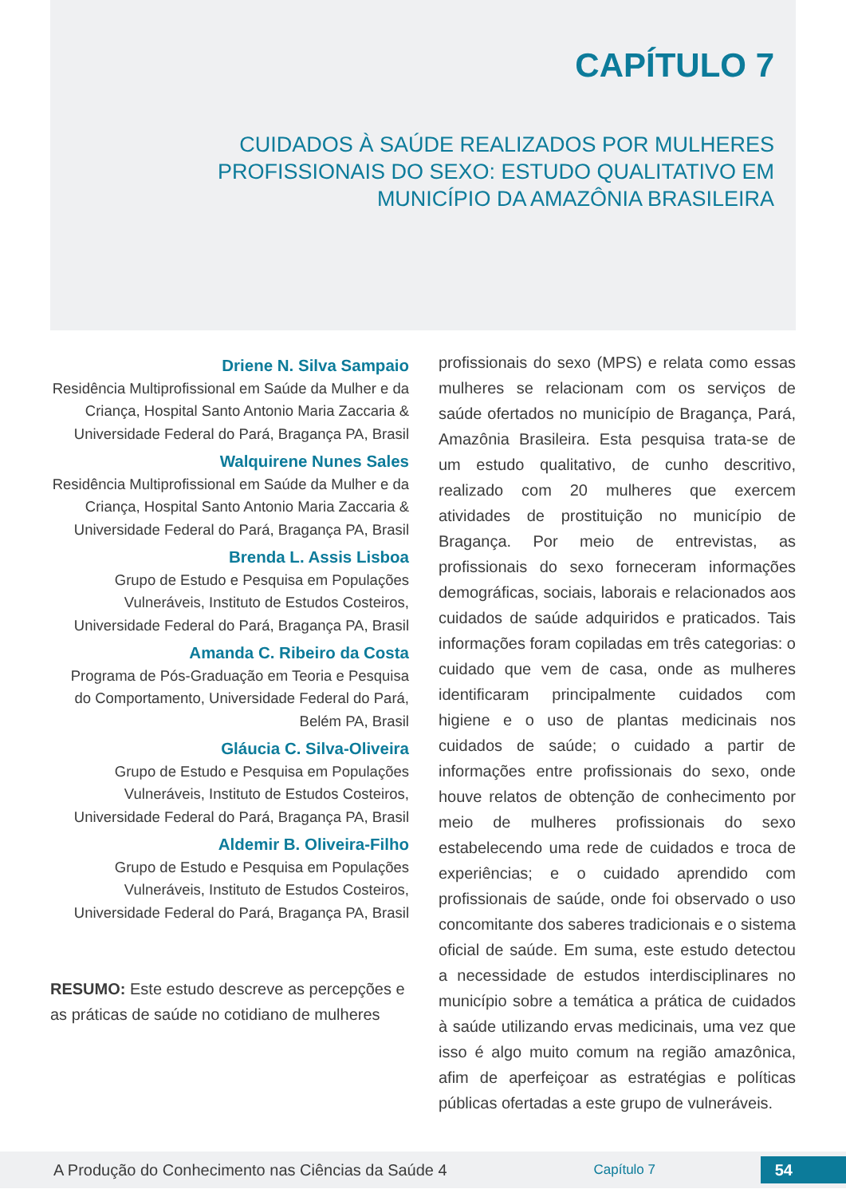CAPÍTULO 7
CUIDADOS À SAÚDE REALIZADOS POR MULHERES PROFISSIONAIS DO SEXO: ESTUDO QUALITATIVO EM MUNICÍPIO DA AMAZÔNIA BRASILEIRA
Driene N. Silva Sampaio
Residência Multiprofissional em Saúde da Mulher e da Criança, Hospital Santo Antonio Maria Zaccaria & Universidade Federal do Pará, Bragança PA, Brasil
Walquirene Nunes Sales
Residência Multiprofissional em Saúde da Mulher e da Criança, Hospital Santo Antonio Maria Zaccaria & Universidade Federal do Pará, Bragança PA, Brasil
Brenda L. Assis Lisboa
Grupo de Estudo e Pesquisa em Populações Vulneráveis, Instituto de Estudos Costeiros, Universidade Federal do Pará, Bragança PA, Brasil
Amanda C. Ribeiro da Costa
Programa de Pós-Graduação em Teoria e Pesquisa do Comportamento, Universidade Federal do Pará, Belém PA, Brasil
Gláucia C. Silva-Oliveira
Grupo de Estudo e Pesquisa em Populações Vulneráveis, Instituto de Estudos Costeiros, Universidade Federal do Pará, Bragança PA, Brasil
Aldemir B. Oliveira-Filho
Grupo de Estudo e Pesquisa em Populações Vulneráveis, Instituto de Estudos Costeiros, Universidade Federal do Pará, Bragança PA, Brasil
RESUMO: Este estudo descreve as percepções e as práticas de saúde no cotidiano de mulheres
profissionais do sexo (MPS) e relata como essas mulheres se relacionam com os serviços de saúde ofertados no município de Bragança, Pará, Amazônia Brasileira. Esta pesquisa trata-se de um estudo qualitativo, de cunho descritivo, realizado com 20 mulheres que exercem atividades de prostituição no município de Bragança. Por meio de entrevistas, as profissionais do sexo forneceram informações demográficas, sociais, laborais e relacionados aos cuidados de saúde adquiridos e praticados. Tais informações foram copiladas em três categorias: o cuidado que vem de casa, onde as mulheres identificaram principalmente cuidados com higiene e o uso de plantas medicinais nos cuidados de saúde; o cuidado a partir de informações entre profissionais do sexo, onde houve relatos de obtenção de conhecimento por meio de mulheres profissionais do sexo estabelecendo uma rede de cuidados e troca de experiências; e o cuidado aprendido com profissionais de saúde, onde foi observado o uso concomitante dos saberes tradicionais e o sistema oficial de saúde. Em suma, este estudo detectou a necessidade de estudos interdisciplinares no município sobre a temática a prática de cuidados à saúde utilizando ervas medicinais, uma vez que isso é algo muito comum na região amazônica, afim de aperfeiçoar as estratégias e políticas públicas ofertadas a este grupo de vulneráveis.
A Produção do Conhecimento nas Ciências da Saúde 4 Capítulo 7 54